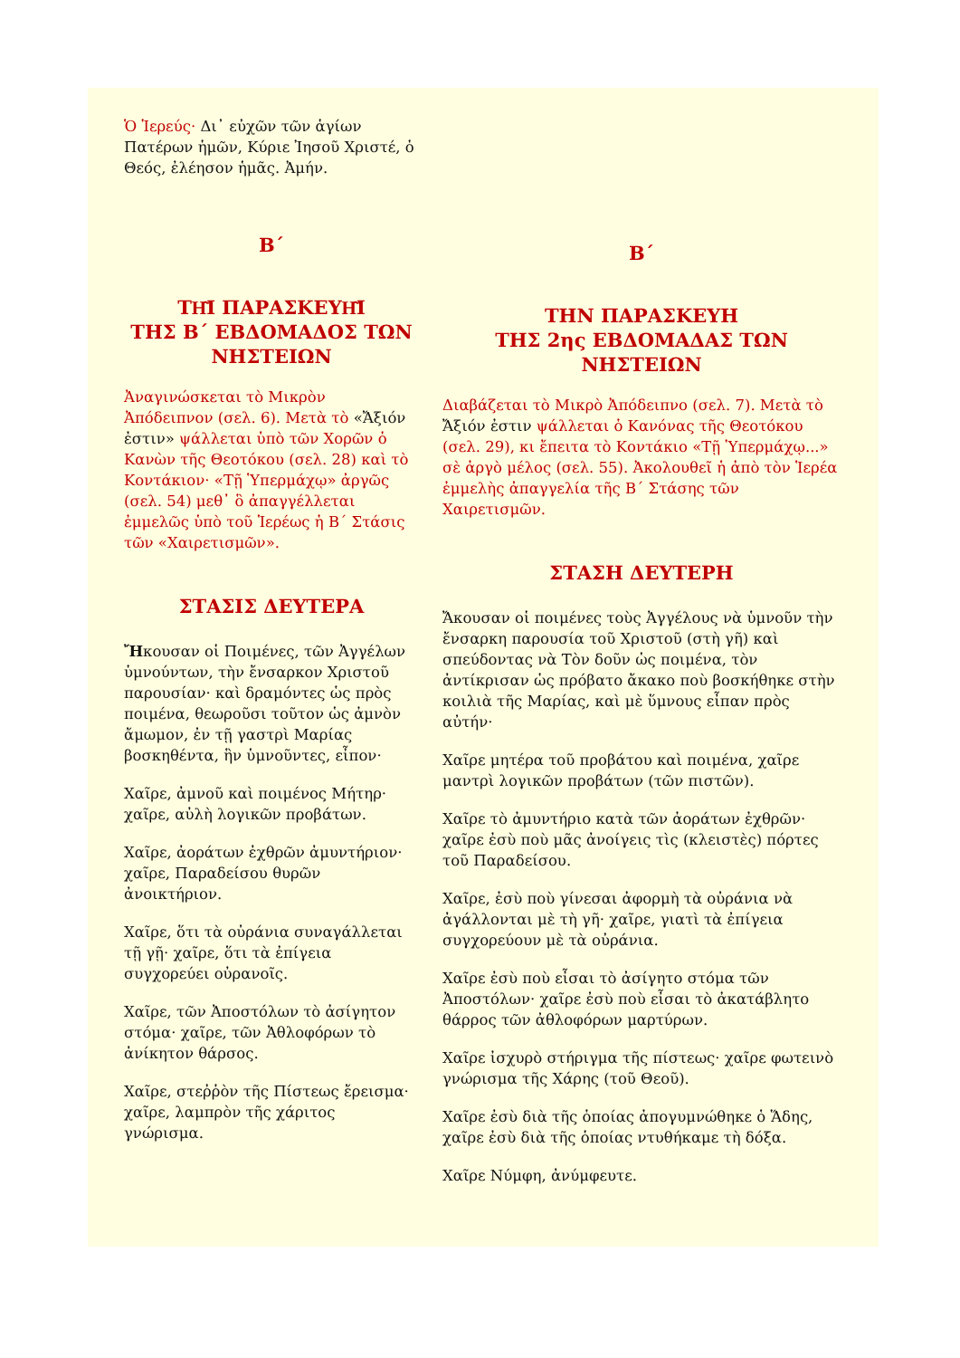Ὁ Ἱερεύς· Δι᾽ εὐχῶν τῶν ἁγίων Πατέρων ἡμῶν, Κύριε Ἰησοῦ Χριστέ, ὁ Θεός, ἐλέησον ἡμᾶς. Ἀμήν.
Β΄
ΤΗ͂Ι ΠΑΡΑΣΚΕΥΗ͂Ι
ΤΗΣ Β΄ ΕΒΔΟΜΑΔΟΣ ΤΩΝ ΝΗΣΤΕΙΩΝ
Ἀναγινώσκεται τὸ Μικρὸν Ἀπόδειπνον (σελ. 6). Μετὰ τὸ «Ἄξιόν ἐστιν» ψάλλεται ὑπὸ τῶν Χορῶν ὁ Κανὼν τῆς Θεοτόκου (σελ. 28) καὶ τὸ Κοντάκιον· «Τῇ Ὑπερμάχῳ» ἀργῶς (σελ. 54) μεθ᾽ ὃ ἀπαγγέλλεται ἐμμελῶς ὑπὸ τοῦ Ἱερέως ἡ Β΄ Στάσις τῶν «Χαιρετισμῶν».
ΣΤΑΣΙΣ ΔΕΥΤΕΡΑ
Ἤκουσαν οἱ Ποιμένες, τῶν Ἀγγέλων ὑμνούντων, τὴν ἔνσαρκον Χριστοῦ παρουσίαν· καὶ δραμόντες ὡς πρὸς ποιμένα, θεωροῦσι τοῦτον ὡς ἀμνὸν ἄμωμον, ἐν τῇ γαστρὶ Μαρίας βοσκηθέντα, ἣν ὑμνοῦντες, εἶπον·
Χαῖρε, ἀμνοῦ καὶ ποιμένος Μήτηρ· χαῖρε, αὐλὴ λογικῶν προβάτων.
Χαῖρε, ἀοράτων ἐχθρῶν ἀμυντήριον· χαῖρε, Παραδείσου θυρῶν ἀνοικτήριον.
Χαῖρε, ὅτι τὰ οὐράνια συναγάλλεται τῇ γῇ· χαῖρε, ὅτι τὰ ἐπίγεια συγχορεύει οὐρανοῖς.
Χαῖρε, τῶν Ἀποστόλων τὸ ἀσίγητον στόμα· χαῖρε, τῶν Ἀθλοφόρων τὸ ἀνίκητον θάρσος.
Χαῖρε, στεῤῥὸν τῆς Πίστεως ἔρεισμα· χαῖρε, λαμπρὸν τῆς χάριτος γνώρισμα.
Β΄
ΤΗΝ ΠΑΡΑΣΚΕΥΗ
ΤΗΣ 2ης ΕΒΔΟΜΑΔΑΣ ΤΩΝ ΝΗΣΤΕΙΩΝ
Διαβάζεται τὸ Μικρὸ Ἀπόδειπνο (σελ. 7). Μετὰ τὸ Ἄξιόν ἐστιν ψάλλεται ὁ Κανόνας τῆς Θεοτόκου (σελ. 29), κι ἔπειτα τὸ Κοντάκιο «Τῇ Ὑπερμάχῳ...» σὲ ἀργὸ μέλος (σελ. 55). Ἀκολουθεῖ ἡ ἀπὸ τὸν Ἱερέα ἐμμελὴς ἀπαγγελία τῆς Β΄ Στάσης τῶν Χαιρετισμῶν.
ΣΤΑΣΗ ΔΕΥΤΕΡΗ
Ἄκουσαν οἱ ποιμένες τοὺς Ἀγγέλους νὰ ὑμνοῦν τὴν ἔνσαρκη παρουσία τοῦ Χριστοῦ (στὴ γῆ) καὶ σπεύδοντας νὰ Τὸν δοῦν ὡς ποιμένα, τὸν ἀντίκρισαν ὡς πρόβατο ἄκακο ποὺ βοσκήθηκε στὴν κοιλιὰ τῆς Μαρίας, καὶ μὲ ὕμνους εἶπαν πρὸς αὐτήν·
Χαῖρε μητέρα τοῦ προβάτου καὶ ποιμένα, χαῖρε μαντρὶ λογικῶν προβάτων (τῶν πιστῶν).
Χαῖρε τὸ ἀμυντήριο κατὰ τῶν ἀοράτων ἐχθρῶν· χαῖρε ἐσὺ ποὺ μᾶς ἀνοίγεις τὶς (κλειστὲς) πόρτες τοῦ Παραδείσου.
Χαῖρε, ἐσὺ ποὺ γίνεσαι ἀφορμὴ τὰ οὐράνια νὰ ἀγάλλονται μὲ τὴ γῆ· χαῖρε, γιατὶ τὰ ἐπίγεια συγχορεύουν μὲ τὰ οὐράνια.
Χαῖρε ἐσὺ ποὺ εἶσαι τὸ ἀσίγητο στόμα τῶν Ἀποστόλων· χαῖρε ἐσὺ ποὺ εἶσαι τὸ ἀκατάβλητο θάρρος τῶν ἀθλοφόρων μαρτύρων.
Χαῖρε ἰσχυρὸ στήριγμα τῆς πίστεως· χαῖρε φωτεινὸ γνώρισμα τῆς Χάρης (τοῦ Θεοῦ).
Χαῖρε ἐσὺ διὰ τῆς ὁποίας ἀπογυμνώθηκε ὁ Ἅδης, χαῖρε ἐσὺ διὰ τῆς ὁποίας ντυθήκαμε τὴ δόξα.
Χαῖρε Νύμφη, ἀνύμφευτε.